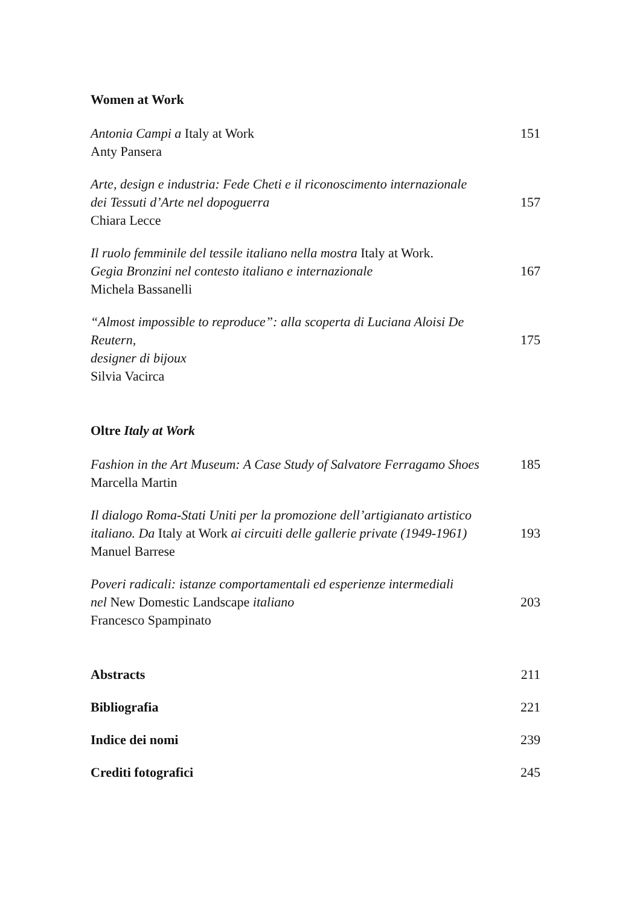Women at Work
Antonia Campi a Italy at Work
Anty Pansera
151
Arte, design e industria: Fede Cheti e il riconoscimento internazionale
dei Tessuti d’Arte nel dopoguerra
Chiara Lecce
157
Il ruolo femminile del tessile italiano nella mostra Italy at Work.
Gegia Bronzini nel contesto italiano e internazionale
Michela Bassanelli
167
“Almost impossible to reproduce”: alla scoperta di Luciana Aloisi De Reutern,
designer di bijoux
Silvia Vacirca
175
Oltre Italy at Work
Fashion in the Art Museum: A Case Study of Salvatore Ferragamo Shoes
Marcella Martin
185
Il dialogo Roma-Stati Uniti per la promozione dell’artigianato artistico
italiano. Da Italy at Work ai circuiti delle gallerie private (1949-1961)
Manuel Barrese
193
Poveri radicali: istanze comportamentali ed esperienze intermediali
nel New Domestic Landscape italiano
Francesco Spampinato
203
Abstracts 211
Bibliografia 221
Indice dei nomi 239
Crediti fotografici 245